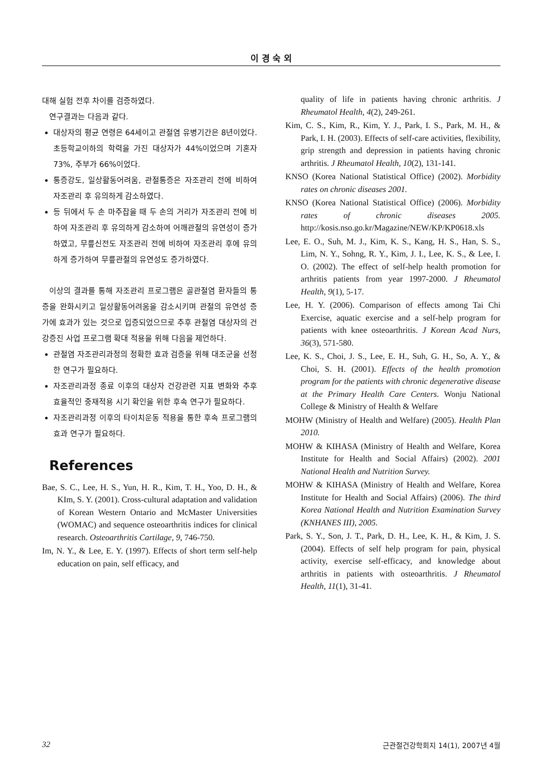이 경 숙 외
대해 실험 전후 차이를 검증하였다.
연구결과는 다음과 같다.
대상자의 평균 연령은 64세이고 관절염 유병기간은 8년이었다. 초등학교이하의 학력을 가진 대상자가 44%이었으며 기혼자 73%, 주부가 66%이었다.
통증강도, 일상활동어려움, 관절통증은 자조관리 전에 비하여 자조관리 후 유의하게 감소하였다.
등 뒤에서 두 손 마주잡을 때 두 손의 거리가 자조관리 전에 비하여 자조관리 후 유의하게 감소하여 어깨관절의 유연성이 증가하였고, 무릎신전도 자조관리 전에 비하여 자조관리 후에 유의하게 증가하여 무릎관절의 유연성도 증가하였다.
이상의 결과를 통해 자조관리 프로그램은 골관절염 환자들의 통증을 완화시키고 일상활동어려움을 감소시키며 관절의 유연성 증가에 효과가 있는 것으로 입증되었으므로 추후 관절염 대상자의 건강증진 사업 프로그램 확대 적용을 위해 다음을 제언하다.
관절염 자조관리과정의 정확한 효과 검증을 위해 대조군을 선정한 연구가 필요하다.
자조관리과정 종료 이후의 대상자 건강관련 지표 변화와 추후 효율적인 중재적용 시기 확인을 위한 후속 연구가 필요하다.
자조관리과정 이후의 타이치운동 적용을 통한 후속 프로그램의 효과 연구가 필요하다.
References
Bae, S. C., Lee, H. S., Yun, H. R., Kim, T. H., Yoo, D. H., & KIm, S. Y. (2001). Cross-cultural adaptation and validation of Korean Western Ontario and McMaster Universities (WOMAC) and sequence osteoarthritis indices for clinical research. Osteoarthritis Cartilage, 9, 746-750.
Im, N. Y., & Lee, E. Y. (1997). Effects of short term self-help education on pain, self efficacy, and
quality of life in patients having chronic arthritis. J Rheumatol Health, 4(2), 249-261.
Kim, C. S., Kim, R., Kim, Y. J., Park, I. S., Park, M. H., & Park, I. H. (2003). Effects of self-care activities, flexibility, grip strength and depression in patients having chronic arthritis. J Rheumatol Health, 10(2), 131-141.
KNSO (Korea National Statistical Office) (2002). Morbidity rates on chronic diseases 2001.
KNSO (Korea National Statistical Office) (2006). Morbidity rates of chronic diseases 2005. http://kosis.nso.go.kr/Magazine/NEW/KP/KP0618.xls
Lee, E. O., Suh, M. J., Kim, K. S., Kang, H. S., Han, S. S., Lim, N. Y., Sohng, R. Y., Kim, J. I., Lee, K. S., & Lee, I. O. (2002). The effect of self-help health promotion for arthritis patients from year 1997-2000. J Rheumatol Health, 9(1), 5-17.
Lee, H. Y. (2006). Comparison of effects among Tai Chi Exercise, aquatic exercise and a self-help program for patients with knee osteoarthritis. J Korean Acad Nurs, 36(3), 571-580.
Lee, K. S., Choi, J. S., Lee, E. H., Suh, G. H., So, A. Y., & Choi, S. H. (2001). Effects of the health promotion program for the patients with chronic degenerative disease at the Primary Health Care Centers. Wonju National College & Ministry of Health & Welfare
MOHW (Ministry of Health and Welfare) (2005). Health Plan 2010.
MOHW & KIHASA (Ministry of Health and Welfare, Korea Institute for Health and Social Affairs) (2002). 2001 National Health and Nutrition Survey.
MOHW & KIHASA (Ministry of Health and Welfare, Korea Institute for Health and Social Affairs) (2006). The third Korea National Health and Nutrition Examination Survey (KNHANES III), 2005.
Park, S. Y., Son, J. T., Park, D. H., Lee, K. H., & Kim, J. S. (2004). Effects of self help program for pain, physical activity, exercise self-efficacy, and knowledge about arthritis in patients with osteoarthritis. J Rheumatol Health, 11(1), 31-41.
32 근관절건강학회지 14(1), 2007년 4월